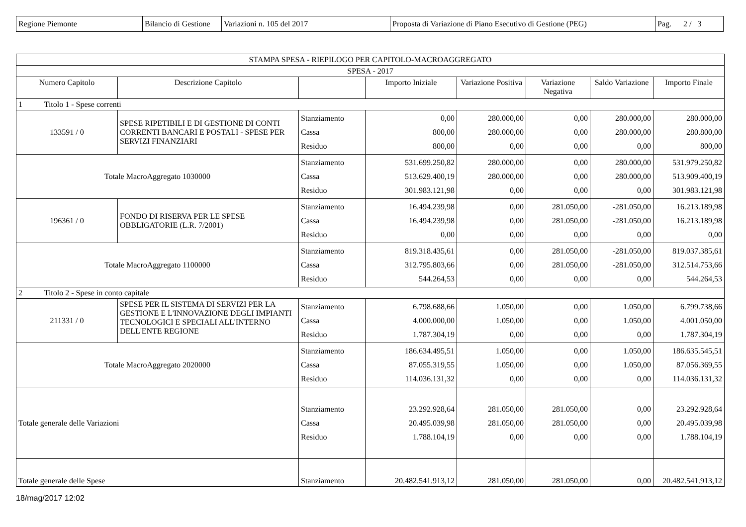| Regione Piemonte | Bilancio di Gestione | Variazioni n. 105 del 2017 | Proposta di Variazione di Piano Esecutivo di Gestione (PEG) | Pag. 2 / 3 |
| STAMPA SPESA - RIEPILOGO PER CAPITOLO-MACROAGGREGATO | | | | | | | |
| --- | --- | --- | --- | --- | --- | --- | --- |
| SPESA - 2017 | | | | | | | |
| Numero Capitolo | Descrizione Capitolo | | Importo Iniziale | Variazione Positiva | Variazione Negativa | Saldo Variazione | Importo Finale |
| 1 Titolo 1 - Spese correnti | | | | | | | |
| 133591 / 0 | SPESE RIPETIBILI E DI GESTIONE DI CONTI CORRENTI BANCARI E POSTALI - SPESE PER SERVIZI FINANZIARI | Stanziamento Cassa Residuo | 0,00 800,00 800,00 | 280.000,00 280.000,00 0,00 | 0,00 0,00 0,00 | 280.000,00 280.000,00 0,00 | 280.000,00 280.800,00 800,00 |
| Totale MacroAggregato 1030000 | | Stanziamento Cassa Residuo | 531.699.250,82 513.629.400,19 301.983.121,98 | 280.000,00 280.000,00 0,00 | 0,00 0,00 0,00 | 280.000,00 280.000,00 0,00 | 531.979.250,82 513.909.400,19 301.983.121,98 |
| 196361 / 0 | FONDO DI RISERVA PER LE SPESE OBBLIGATORIE (L.R. 7/2001) | Stanziamento Cassa Residuo | 16.494.239,98 16.494.239,98 0,00 | 0,00 0,00 0,00 | 281.050,00 281.050,00 0,00 | -281.050,00 -281.050,00 0,00 | 16.213.189,98 16.213.189,98 0,00 |
| Totale MacroAggregato 1100000 | | Stanziamento Cassa Residuo | 819.318.435,61 312.795.803,66 544.264,53 | 0,00 0,00 0,00 | 281.050,00 281.050,00 0,00 | -281.050,00 -281.050,00 0,00 | 819.037.385,61 312.514.753,66 544.264,53 |
| 2 Titolo 2 - Spese in conto capitale | | | | | | | |
| 211331 / 0 | SPESE PER IL SISTEMA DI SERVIZI PER LA GESTIONE E L'INNOVAZIONE DEGLI IMPIANTI TECNOLOGICI E SPECIALI ALL'INTERNO DELL'ENTE REGIONE | Stanziamento Cassa Residuo | 6.798.688,66 4.000.000,00 1.787.304,19 | 1.050,00 1.050,00 0,00 | 0,00 0,00 0,00 | 1.050,00 1.050,00 0,00 | 6.799.738,66 4.001.050,00 1.787.304,19 |
| Totale MacroAggregato 2020000 | | Stanziamento Cassa Residuo | 186.634.495,51 87.055.319,55 114.036.131,32 | 1.050,00 1.050,00 0,00 | 0,00 0,00 0,00 | 1.050,00 1.050,00 0,00 | 186.635.545,51 87.056.369,55 114.036.131,32 |
| Totale generale delle Variazioni | | Stanziamento Cassa Residuo | 23.292.928,64 20.495.039,98 1.788.104,19 | 281.050,00 281.050,00 0,00 | 281.050,00 281.050,00 0,00 | 0,00 0,00 0,00 | 23.292.928,64 20.495.039,98 1.788.104,19 |
| Totale generale delle Spese | | Stanziamento | 20.482.541.913,12 | 281.050,00 | 281.050,00 | 0,00 | 20.482.541.913,12 |
18/mag/2017 12:02